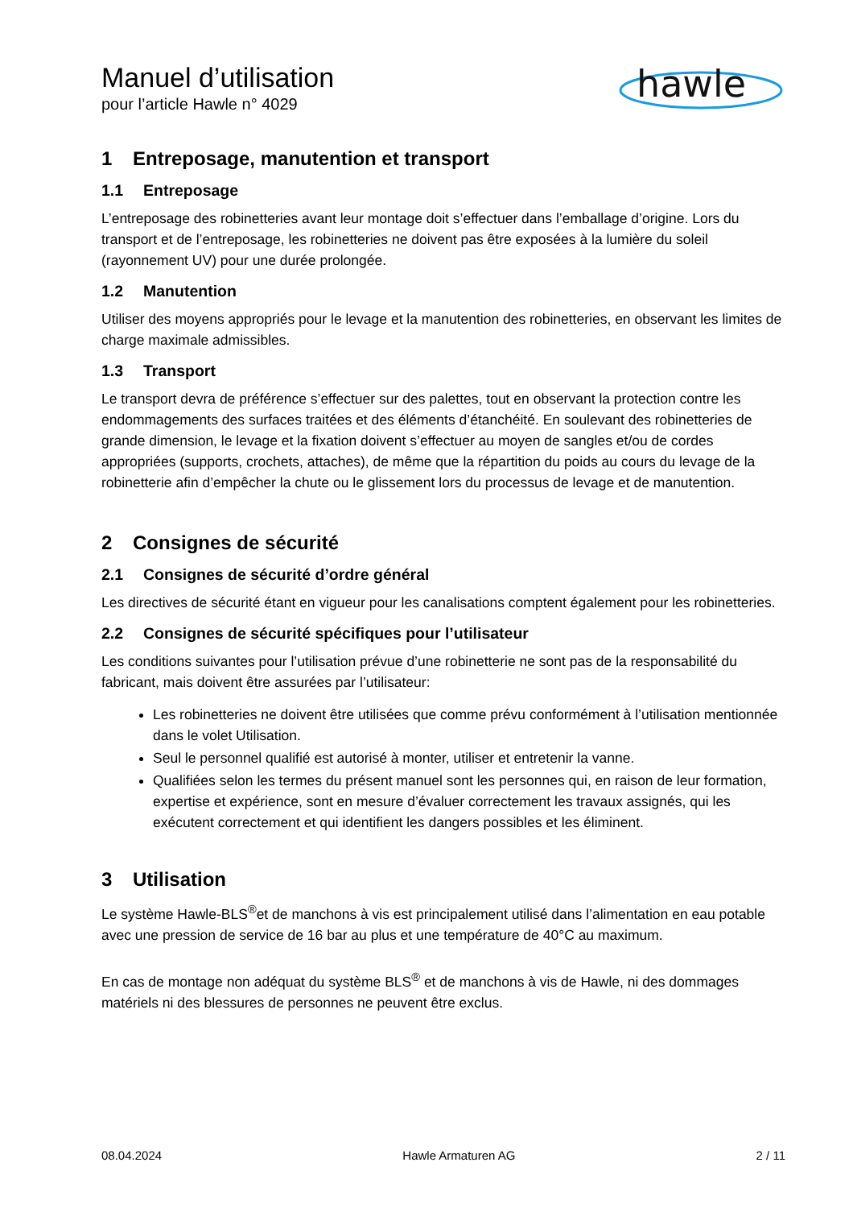Manuel d’utilisation
pour l’article Hawle n° 4029
hawle
1 Entreposage, manutention et transport
1.1 Entreposage
L’entreposage des robinetteries avant leur montage doit s’effectuer dans l’emballage d’origine. Lors du transport et de l’entreposage, les robinetteries ne doivent pas être exposées à la lumière du soleil (rayonnement UV) pour une durée prolongée.
1.2 Manutention
Utiliser des moyens appropriés pour le levage et la manutention des robinetteries, en observant les limites de charge maximale admissibles.
1.3 Transport
Le transport devra de préférence s’effectuer sur des palettes, tout en observant la protection contre les endommagements des surfaces traitées et des éléments d’étanchéité. En soulevant des robinetteries de grande dimension, le levage et la fixation doivent s’effectuer au moyen de sangles et/ou de cordes appropriées (supports, crochets, attaches), de même que la répartition du poids au cours du levage de la robinetterie afin d’empêcher la chute ou le glissement lors du processus de levage et de manutention.
2 Consignes de sécurité
2.1 Consignes de sécurité d’ordre général
Les directives de sécurité étant en vigueur pour les canalisations comptent également pour les robinetteries.
2.2 Consignes de sécurité spécifiques pour l’utilisateur
Les conditions suivantes pour l’utilisation prévue d’une robinetterie ne sont pas de la responsabilité du fabricant, mais doivent être assurées par l’utilisateur:
Les robinetteries ne doivent être utilisées que comme prévu conformément à l’utilisation mentionnée dans le volet Utilisation.
Seul le personnel qualifié est autorisé à monter, utiliser et entretenir la vanne.
Qualifiées selon les termes du présent manuel sont les personnes qui, en raison de leur formation, expertise et expérience, sont en mesure d’évaluer correctement les travaux assignés, qui les exécutent correctement et qui identifient les dangers possibles et les éliminent.
3 Utilisation
Le système Hawle-BLS<sup>®</sup>et de manchons à vis est principalement utilisé dans l’alimentation en eau potable avec une pression de service de 16 bar au plus et une température de 40°C au maximum.
En cas de montage non adéquat du système BLS<sup>®</sup> et de manchons à vis de Hawle, ni des dommages matériels ni des blessures de personnes ne peuvent être exclus.
08.04.2024 Hawle Armaturen AG 2 / 11